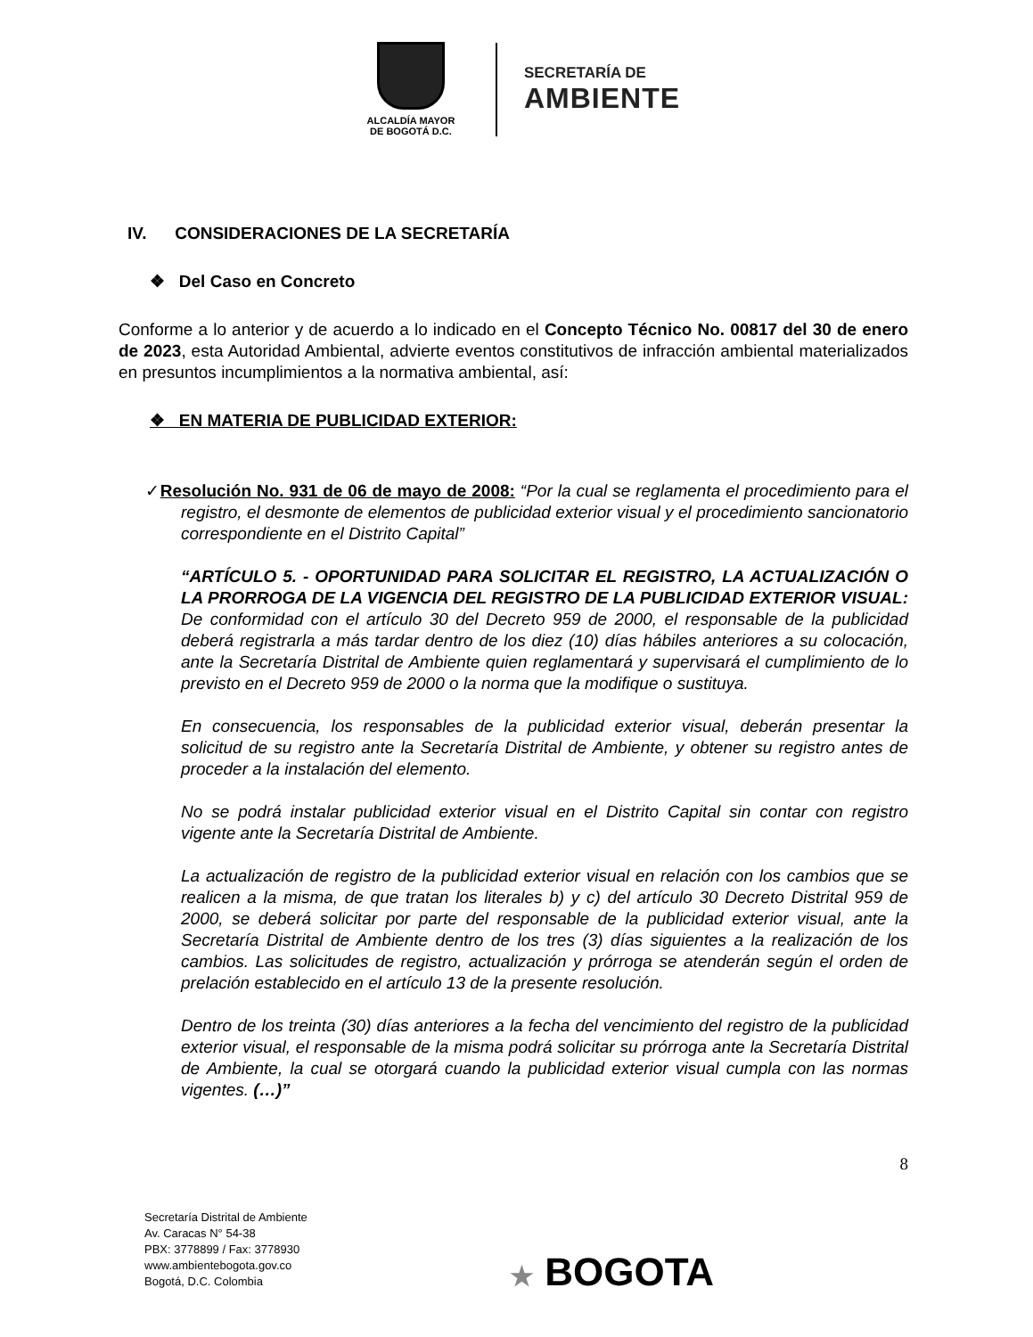ALCALDÍA MAYOR
DE BOGOTÁ D.C.
SECRETARÍA DE
AMBIENTE
IV. CONSIDERACIONES DE LA SECRETARÍA
❖ Del Caso en Concreto
Conforme a lo anterior y de acuerdo a lo indicado en el Concepto Técnico No. 00817 del 30 de enero de 2023, esta Autoridad Ambiental, advierte eventos constitutivos de infracción ambiental materializados en presuntos incumplimientos a la normativa ambiental, así:
❖ EN MATERIA DE PUBLICIDAD EXTERIOR:
✓Resolución No. 931 de 06 de mayo de 2008: “Por la cual se reglamenta el procedimiento para el registro, el desmonte de elementos de publicidad exterior visual y el procedimiento sancionatorio correspondiente en el Distrito Capital”
“ARTÍCULO 5. - OPORTUNIDAD PARA SOLICITAR EL REGISTRO, LA ACTUALIZACIÓN O LA PRORROGA DE LA VIGENCIA DEL REGISTRO DE LA PUBLICIDAD EXTERIOR VISUAL: De conformidad con el artículo 30 del Decreto 959 de 2000, el responsable de la publicidad deberá registrarla a más tardar dentro de los diez (10) días hábiles anteriores a su colocación, ante la Secretaría Distrital de Ambiente quien reglamentará y supervisará el cumplimiento de lo previsto en el Decreto 959 de 2000 o la norma que la modifique o sustituya.
En consecuencia, los responsables de la publicidad exterior visual, deberán presentar la solicitud de su registro ante la Secretaría Distrital de Ambiente, y obtener su registro antes de proceder a la instalación del elemento.
No se podrá instalar publicidad exterior visual en el Distrito Capital sin contar con registro vigente ante la Secretaría Distrital de Ambiente.
La actualización de registro de la publicidad exterior visual en relación con los cambios que se realicen a la misma, de que tratan los literales b) y c) del artículo 30 Decreto Distrital 959 de 2000, se deberá solicitar por parte del responsable de la publicidad exterior visual, ante la Secretaría Distrital de Ambiente dentro de los tres (3) días siguientes a la realización de los cambios. Las solicitudes de registro, actualización y prórroga se atenderán según el orden de prelación establecido en el artículo 13 de la presente resolución.
Dentro de los treinta (30) días anteriores a la fecha del vencimiento del registro de la publicidad exterior visual, el responsable de la misma podrá solicitar su prórroga ante la Secretaría Distrital de Ambiente, la cual se otorgará cuando la publicidad exterior visual cumpla con las normas vigentes. (…)”
8
Secretaría Distrital de Ambiente
Av. Caracas N° 54-38
PBX: 3778899 / Fax: 3778930
www.ambientebogota.gov.co
Bogotá, D.C. Colombia
★ BOGOTA